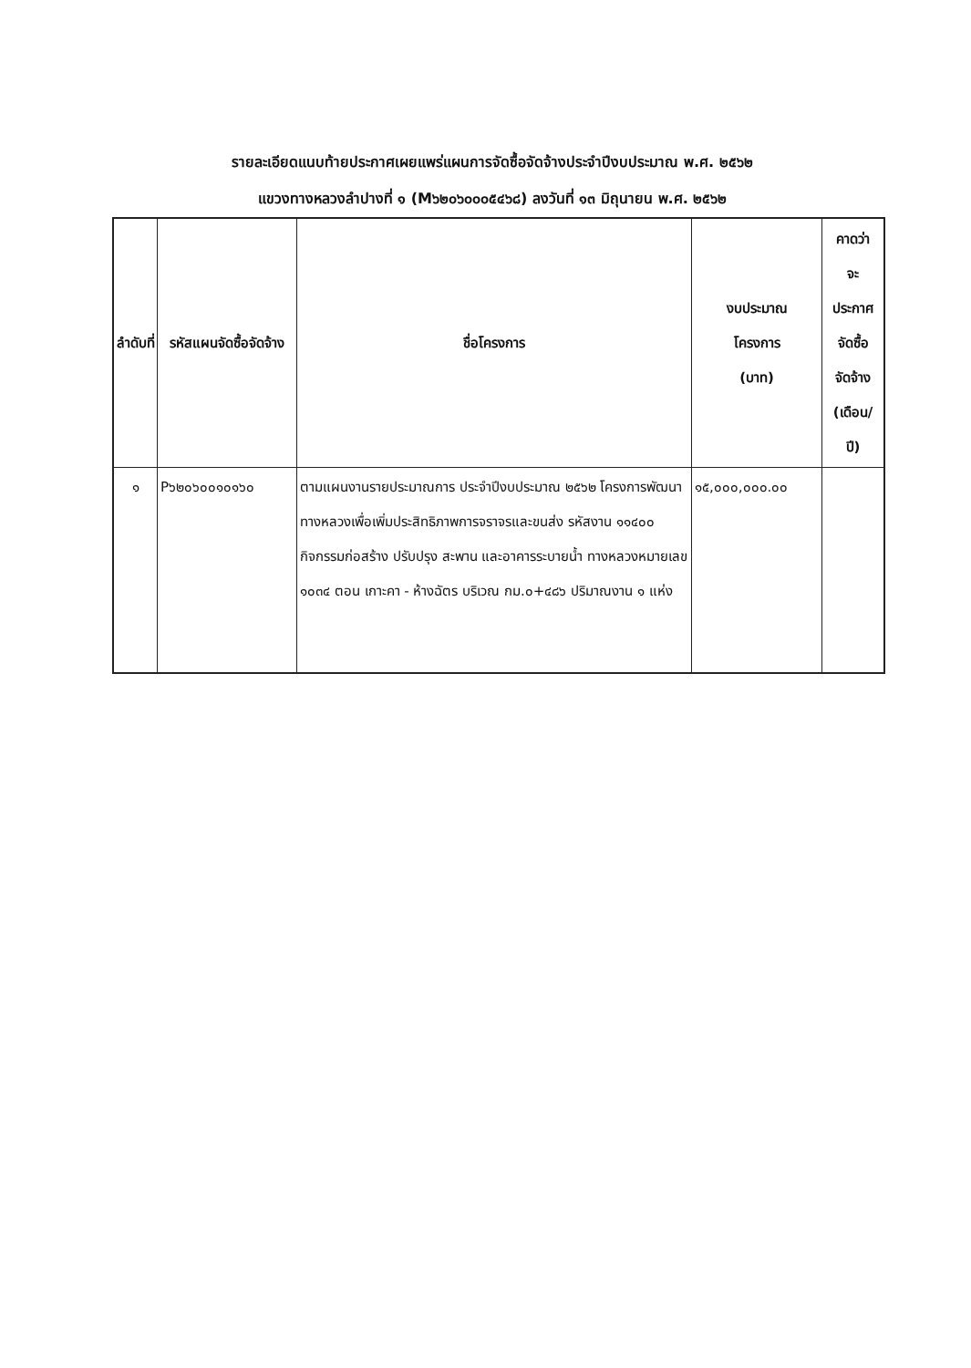รายละเอียดแนบท้ายประกาศเผยแพร่แผนการจัดซื้อจัดจ้างประจำปีงบประมาณ พ.ศ. ๒๕๖๒
แขวงทางหลวงลำปางที่ ๑ (M๖๒๐๖๐๐๐๕๔๖๘) ลงวันที่ ๑๓ มิถุนายน พ.ศ. ๒๕๖๒
| ลำดับที่ | รหัสแผนจัดซื้อจัดจ้าง | ชื่อโครงการ | งบประมาณ โครงการ (บาท) | คาดว่า จะ ประกาศ จัดซื้อ จัดจ้าง (เดือน/ ปี) |
| --- | --- | --- | --- | --- |
| ๑ | P๖๒๐๖๐๐๑๐๑๖๐ | ตามแผนงานรายประมาณการ ประจำปีงบประมาณ ๒๕๖๒ โครงการพัฒนาทางหลวงเพื่อเพิ่มประสิทธิภาพการจราจรและขนส่ง รหัสงาน ๑๑๔๐๐ กิจกรรมก่อสร้าง ปรับปรุง สะพาน และอาคารระบายน้ำ ทางหลวงหมายเลข ๑๐๓๔ ตอน เกาะคา - ห้างฉัตร บริเวณ กม.๐+๔๘๖ ปริมาณงาน ๑ แห่ง | ๑๕,๐๐๐,๐๐๐.๐๐ | |